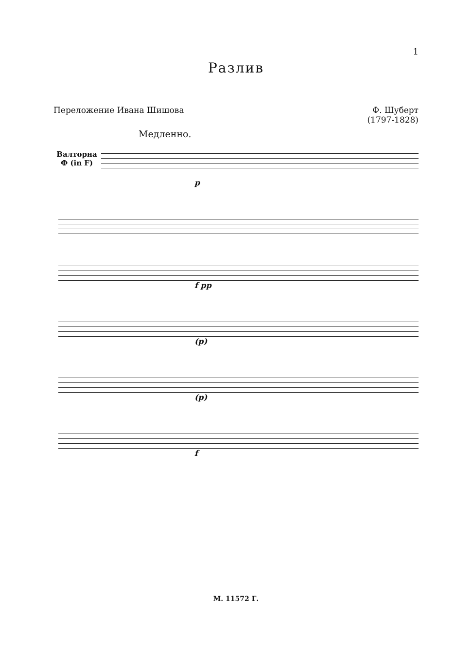1
Разлив
Переложение Ивана Шишова Ф. Шуберт
(1797-1828)
Медленно.
Валторна
Ф (in F)
p
f pp
(p)
(p)
f
М. 11572 Г.